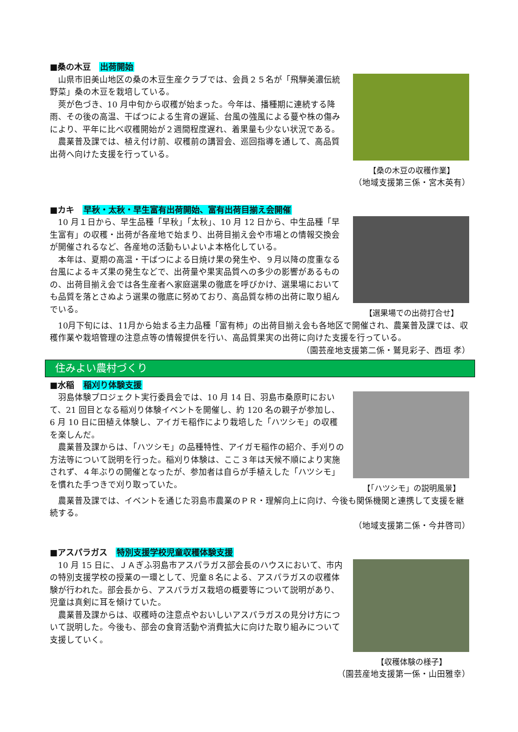■桑の木豆　出荷開始
山県市旧美山地区の桑の木豆生産クラブでは、会員２５名が「飛騨美濃伝統野菜」桑の木豆を栽培している。
莢が色づき、10 月中旬から収穫が始まった。今年は、播種期に連続する降雨、その後の高温、干ばつによる生育の遅延、台風の強風による蔓や株の傷みにより、平年に比べ収穫開始が２週間程度遅れ、着果量も少ない状況である。
農業普及課では、植え付け前、収穫前の講習会、巡回指導を通して、高品質出荷へ向けた支援を行っている。
【桑の木豆の収穫作業】
（地域支援第三係・宮木英有）
■カキ　早秋・太秋・早生富有出荷開始、富有出荷目揃え会開催
10 月１日から、早生品種「早秋」「太秋」、10 月 12 日から、中生品種「早生富有」の収穫・出荷が各産地で始まり、出荷目揃え会や市場との情報交換会が開催されるなど、各産地の活動もいよいよ本格化している。
本年は、夏期の高温・干ばつによる日焼け果の発生や、９月以降の度重なる台風によるキズ果の発生などで、出荷量や果実品質への多少の影響があるものの、出荷目揃え会では各生産者へ家庭選果の徹底を呼びかけ、選果場においても品質を落とさぬよう選果の徹底に努めており、高品質な柿の出荷に取り組んでいる。
【選果場での出荷打合せ】
10月下旬には、11月から始まる主力品種「富有柿」の出荷目揃え会も各地区で開催され、農業普及課では、収穫作業や栽培管理の注意点等の情報提供を行い、高品質果実の出荷に向けた支援を行っている。
（園芸産地支援第二係・鷲見彩子、西垣 孝）
住みよい農村づくり
■水稲　稲刈り体験支援
羽島体験プロジェクト実行委員会では、10 月 14 日、羽島市桑原町において、21 回目となる稲刈り体験イベントを開催し、約 120 名の親子が参加し、6 月 10 日に田植え体験し、アイガモ稲作により栽培した「ハツシモ」の収穫を楽しんだ。
農業普及課からは、「ハツシモ」の品種特性、アイガモ稲作の紹介、手刈りの方法等について説明を行った。稲刈り体験は、ここ３年は天候不順により実施されず、４年ぶりの開催となったが、参加者は自らが手植えした「ハツシモ」を慣れた手つきで刈り取っていた。
【「ハツシモ」の説明風景】
農業普及課では、イベントを通じた羽島市農業のＰＲ・理解向上に向け、今後も関係機関と連携して支援を継続する。
（地域支援第二係・今井啓司）
■アスパラガス　特別支援学校児童収穫体験支援
10 月 15 日に、ＪＡぎふ羽島市アスパラガス部会長のハウスにおいて、市内の特別支援学校の授業の一環として、児童８名による、アスパラガスの収穫体験が行われた。部会長から、アスパラガス栽培の概要等について説明があり、児童は真剣に耳を傾けていた。
農業普及課からは、収穫時の注意点やおいしいアスパラガスの見分け方について説明した。今後も、部会の食育活動や消費拡大に向けた取り組みについて支援していく。
【収穫体験の様子】
（園芸産地支援第一係・山田雅幸）